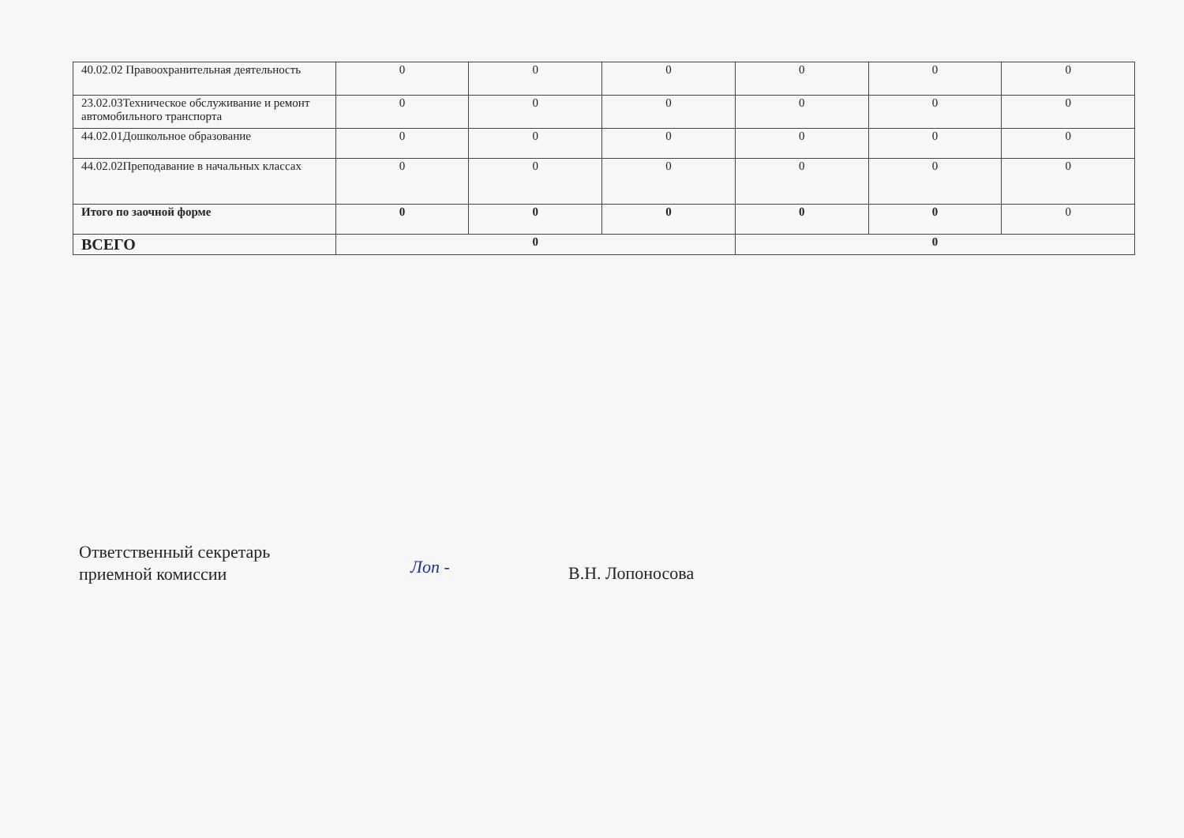| 40.02.02 Правоохранительная деятельность | 0 | 0 | 0 | 0 | 0 | 0 |
| 23.02.03Техническое обслуживание и ремонт автомобильного транспорта | 0 | 0 | 0 | 0 | 0 | 0 |
| 44.02.01Дошкольное образование | 0 | 0 | 0 | 0 | 0 | 0 |
| 44.02.02Преподавание в начальных классах | 0 | 0 | 0 | 0 | 0 | 0 |
| Итого по заочной форме | 0 | 0 | 0 | 0 | 0 | 0 |
| ВСЕГО | 0 | | | 0 | | |
Ответственный секретарь
приемной комиссии
Лоп -
В.Н. Лопоносова